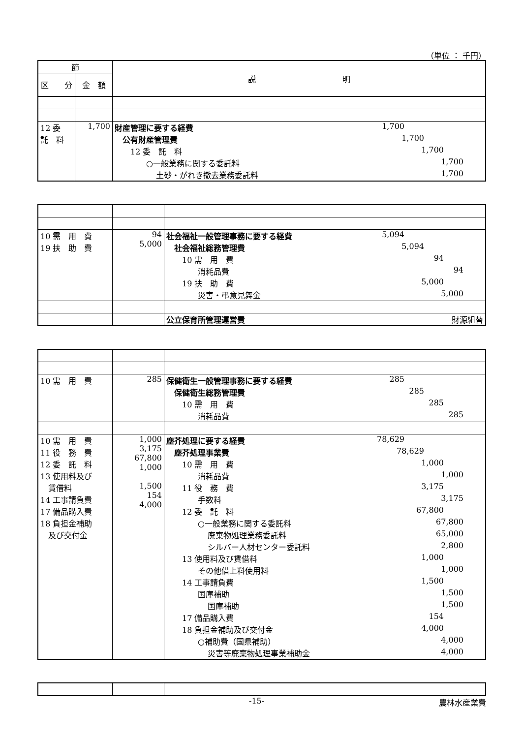（単位 ： 千円）
| 節 | | 説 明 |
| --- | --- | --- |
| 区 分 | 金 額 | |
| 12 委 託 料 | 1,700 | 財産管理に要する経費 1,700 公有財産管理費 1,700 12 委 託 料 1,700 ○一般業務に関する委託料 1,700 土砂・がれき撤去業務委託料 1,700 |
| 10 需 用 費 19 扶 助 費 | 94 5,000 | 社会福祉一般管理事務に要する経費 5,094 社会福祉総務管理費 5,094 10 需 用 費 94 消耗品費 94 19 扶 助 費 5,000 災害・弔意見舞金 5,000 |
| | | 公立保育所管理運営費 財源組替 |
| 10 需 用 費 | 285 | 保健衛生一般管理事務に要する経費 285 保健衛生総務管理費 285 10 需 用 費 285 消耗品費 285 |
| 10 需 用 費 11 役 務 費 12 委 託 料 13 使用料及び 賃借料 14 工事請負費 17 備品購入費 18 負担金補助 及び交付金 | 1,000 3,175 67,800 1,000 1,500 154 4,000 | 塵芥処理に要する経費 78,629 塵芥処理事業費 78,629 10 需 用 費 1,000 消耗品費 1,000 11 役 務 費 3,175 手数料 3,175 12 委 託 料 67,800 ○一般業務に関する委託料 67,800 廃棄物処理業務委託料 65,000 シルバー人材センター委託料 2,800 13 使用料及び賃借料 1,000 その他借上料使用料 1,000 14 工事請負費 1,500 国庫補助 1,500 国庫補助 1,500 17 備品購入費 154 18 負担金補助及び交付金 4,000 ○補助費（国県補助） 4,000 災害等廃棄物処理事業補助金 4,000 |
-15- 農林水産業費